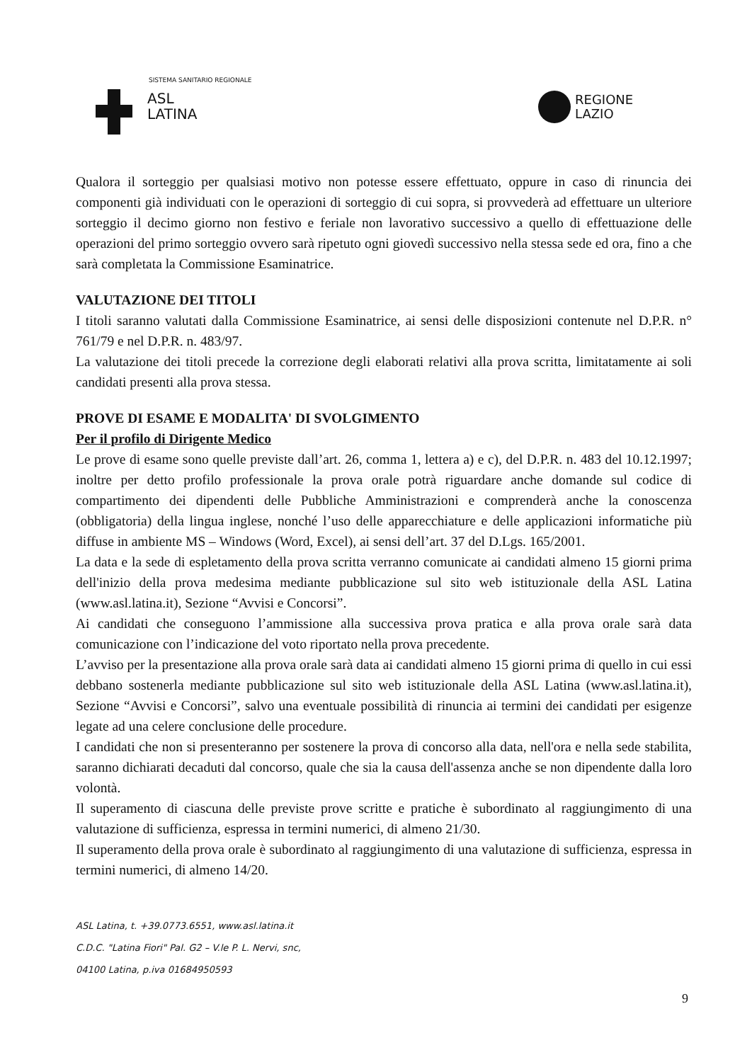SISTEMA SANITARIO REGIONALE
ASL
LATINA
REGIONE
LAZIO
Qualora il sorteggio per qualsiasi motivo non potesse essere effettuato, oppure in caso di rinuncia dei componenti già individuati con le operazioni di sorteggio di cui sopra, si provvederà ad effettuare un ulteriore sorteggio il decimo giorno non festivo e feriale non lavorativo successivo a quello di effettuazione delle operazioni del primo sorteggio ovvero sarà ripetuto ogni giovedì successivo nella stessa sede ed ora, fino a che sarà completata la Commissione Esaminatrice.
VALUTAZIONE DEI TITOLI
I titoli saranno valutati dalla Commissione Esaminatrice, ai sensi delle disposizioni contenute nel D.P.R. n° 761/79 e nel D.P.R. n. 483/97.
La valutazione dei titoli precede la correzione degli elaborati relativi alla prova scritta, limitatamente ai soli candidati presenti alla prova stessa.
PROVE DI ESAME E MODALITA' DI SVOLGIMENTO
Per il profilo di Dirigente Medico
Le prove di esame sono quelle previste dall’art. 26, comma 1, lettera a) e c), del D.P.R. n. 483 del 10.12.1997; inoltre per detto profilo professionale la prova orale potrà riguardare anche domande sul codice di compartimento dei dipendenti delle Pubbliche Amministrazioni e comprenderà anche la conoscenza (obbligatoria) della lingua inglese, nonché l’uso delle apparecchiature e delle applicazioni informatiche più diffuse in ambiente MS – Windows (Word, Excel), ai sensi dell’art. 37 del D.Lgs. 165/2001.
La data e la sede di espletamento della prova scritta verranno comunicate ai candidati almeno 15 giorni prima dell'inizio della prova medesima mediante pubblicazione sul sito web istituzionale della ASL Latina (www.asl.latina.it), Sezione “Avvisi e Concorsi”.
Ai candidati che conseguono l’ammissione alla successiva prova pratica e alla prova orale sarà data comunicazione con l’indicazione del voto riportato nella prova precedente.
L’avviso per la presentazione alla prova orale sarà data ai candidati almeno 15 giorni prima di quello in cui essi debbano sostenerla mediante pubblicazione sul sito web istituzionale della ASL Latina (www.asl.latina.it), Sezione “Avvisi e Concorsi”, salvo una eventuale possibilità di rinuncia ai termini dei candidati per esigenze legate ad una celere conclusione delle procedure.
I candidati che non si presenteranno per sostenere la prova di concorso alla data, nell'ora e nella sede stabilita, saranno dichiarati decaduti dal concorso, quale che sia la causa dell'assenza anche se non dipendente dalla loro volontà.
Il superamento di ciascuna delle previste prove scritte e pratiche è subordinato al raggiungimento di una valutazione di sufficienza, espressa in termini numerici, di almeno 21/30.
Il superamento della prova orale è subordinato al raggiungimento di una valutazione di sufficienza, espressa in termini numerici, di almeno 14/20.
ASL Latina, t. +39.0773.6551, www.asl.latina.it
C.D.C. "Latina Fiori" Pal. G2 – V.le P. L. Nervi, snc,
04100 Latina, p.iva 01684950593
9